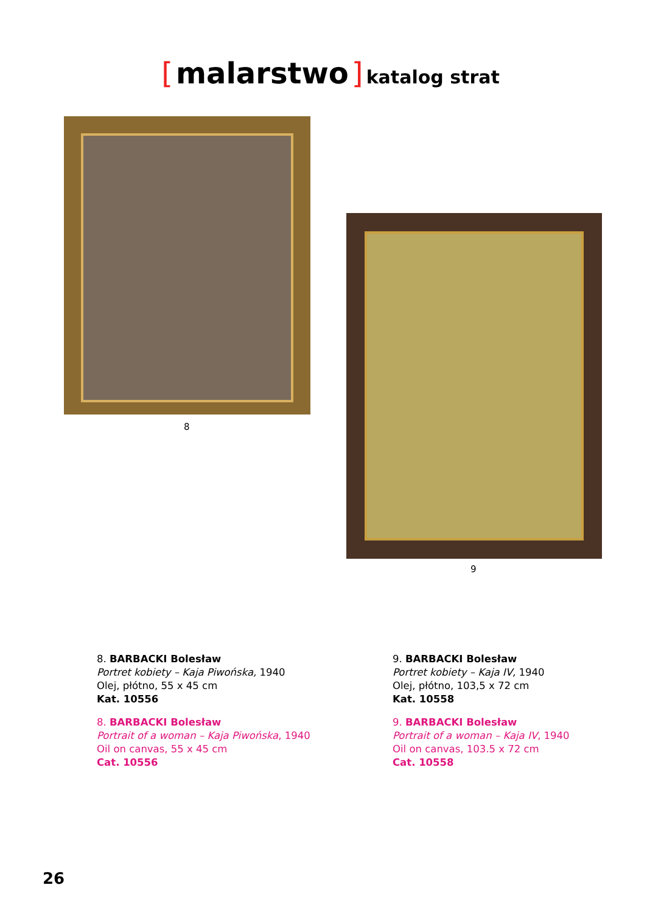[ malarstwo ] katalog strat
8
9
8. BARBACKI Bolesław
Portret kobiety – Kaja Piwońska, 1940
Olej, płótno, 55 x 45 cm
Kat. 10556
8. BARBACKI Bolesław
Portrait of a woman – Kaja Piwońska, 1940
Oil on canvas, 55 x 45 cm
Cat. 10556
9. BARBACKI Bolesław
Portret kobiety – Kaja IV, 1940
Olej, płótno, 103,5 x 72 cm
Kat. 10558
9. BARBACKI Bolesław
Portrait of a woman – Kaja IV, 1940
Oil on canvas, 103.5 x 72 cm
Cat. 10558
26